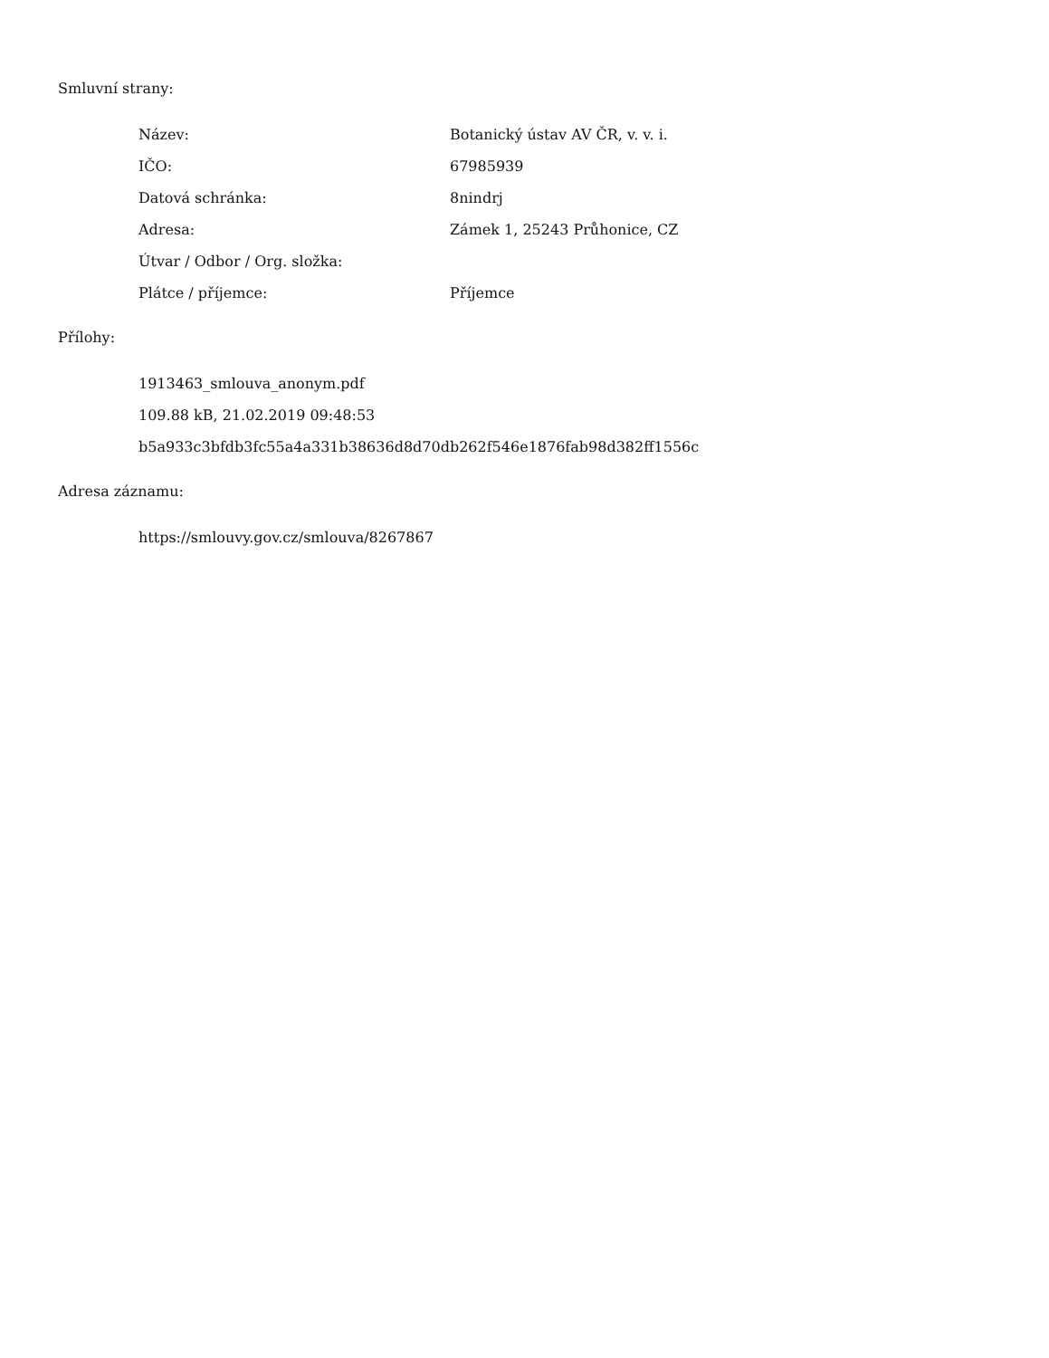Smluvní strany:
| Název: | Botanický ústav AV ČR, v. v. i. |
| IČO: | 67985939 |
| Datová schránka: | 8nindrj |
| Adresa: | Zámek 1, 25243 Průhonice, CZ |
| Útvar / Odbor / Org. složka: | |
| Plátce / příjemce: | Příjemce |
Přílohy:
1913463_smlouva_anonym.pdf
109.88 kB, 21.02.2019 09:48:53
b5a933c3bfdb3fc55a4a331b38636d8d70db262f546e1876fab98d382ff1556c
Adresa záznamu:
https://smlouvy.gov.cz/smlouva/8267867